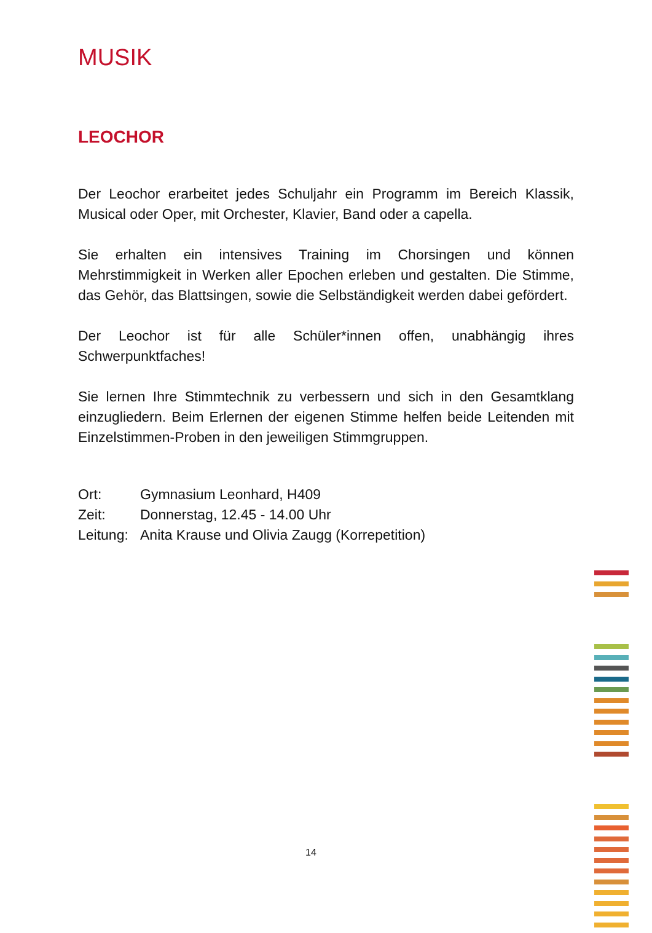MUSIK
LEOCHOR
Der Leochor erarbeitet jedes Schuljahr ein Programm im Bereich Klassik, Musical oder Oper, mit Orchester, Klavier, Band oder a capella.
Sie erhalten ein intensives Training im Chorsingen und können Mehrstimmigkeit in Werken aller Epochen erleben und gestalten. Die Stimme, das Gehör, das Blattsingen, sowie die Selbständigkeit werden dabei gefördert.
Der Leochor ist für alle Schüler*innen offen, unabhängig ihres Schwerpunktfaches!
Sie lernen Ihre Stimmtechnik zu verbessern und sich in den Gesamtklang einzugliedern. Beim Erlernen der eigenen Stimme helfen beide Leitenden mit Einzelstimmen-Proben in den jeweiligen Stimmgruppen.
| Ort: | Gymnasium Leonhard, H409 |
| Zeit: | Donnerstag, 12.45 - 14.00 Uhr |
| Leitung: | Anita Krause und Olivia Zaugg (Korrepetition) |
14